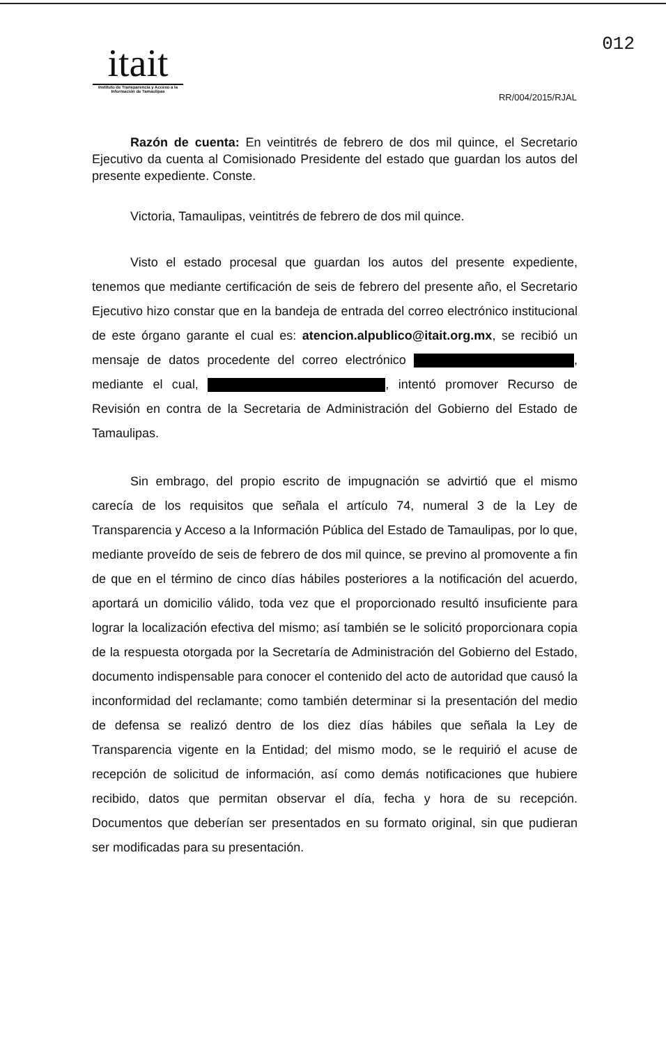012
itait
Instituto de Transparencia y Acceso a la Información de Tamaulipas
RR/004/2015/RJAL
Razón de cuenta: En veintitrés de febrero de dos mil quince, el Secretario Ejecutivo da cuenta al Comisionado Presidente del estado que guardan los autos del presente expediente. Conste.
Victoria, Tamaulipas, veintitrés de febrero de dos mil quince.
Visto el estado procesal que guardan los autos del presente expediente, tenemos que mediante certificación de seis de febrero del presente año, el Secretario Ejecutivo hizo constar que en la bandeja de entrada del correo electrónico institucional de este órgano garante el cual es: atencion.alpublico@itait.org.mx, se recibió un mensaje de datos procedente del correo electrónico , mediante el cual, , intentó promover Recurso de Revisión en contra de la Secretaria de Administración del Gobierno del Estado de Tamaulipas.
Sin embrago, del propio escrito de impugnación se advirtió que el mismo carecía de los requisitos que señala el artículo 74, numeral 3 de la Ley de Transparencia y Acceso a la Información Pública del Estado de Tamaulipas, por lo que, mediante proveído de seis de febrero de dos mil quince, se previno al promovente a fin de que en el término de cinco días hábiles posteriores a la notificación del acuerdo, aportará un domicilio válido, toda vez que el proporcionado resultó insuficiente para lograr la localización efectiva del mismo; así también se le solicitó proporcionara copia de la respuesta otorgada por la Secretaría de Administración del Gobierno del Estado, documento indispensable para conocer el contenido del acto de autoridad que causó la inconformidad del reclamante; como también determinar si la presentación del medio de defensa se realizó dentro de los diez días hábiles que señala la Ley de Transparencia vigente en la Entidad; del mismo modo, se le requirió el acuse de recepción de solicitud de información, así como demás notificaciones que hubiere recibido, datos que permitan observar el día, fecha y hora de su recepción. Documentos que deberían ser presentados en su formato original, sin que pudieran ser modificadas para su presentación.